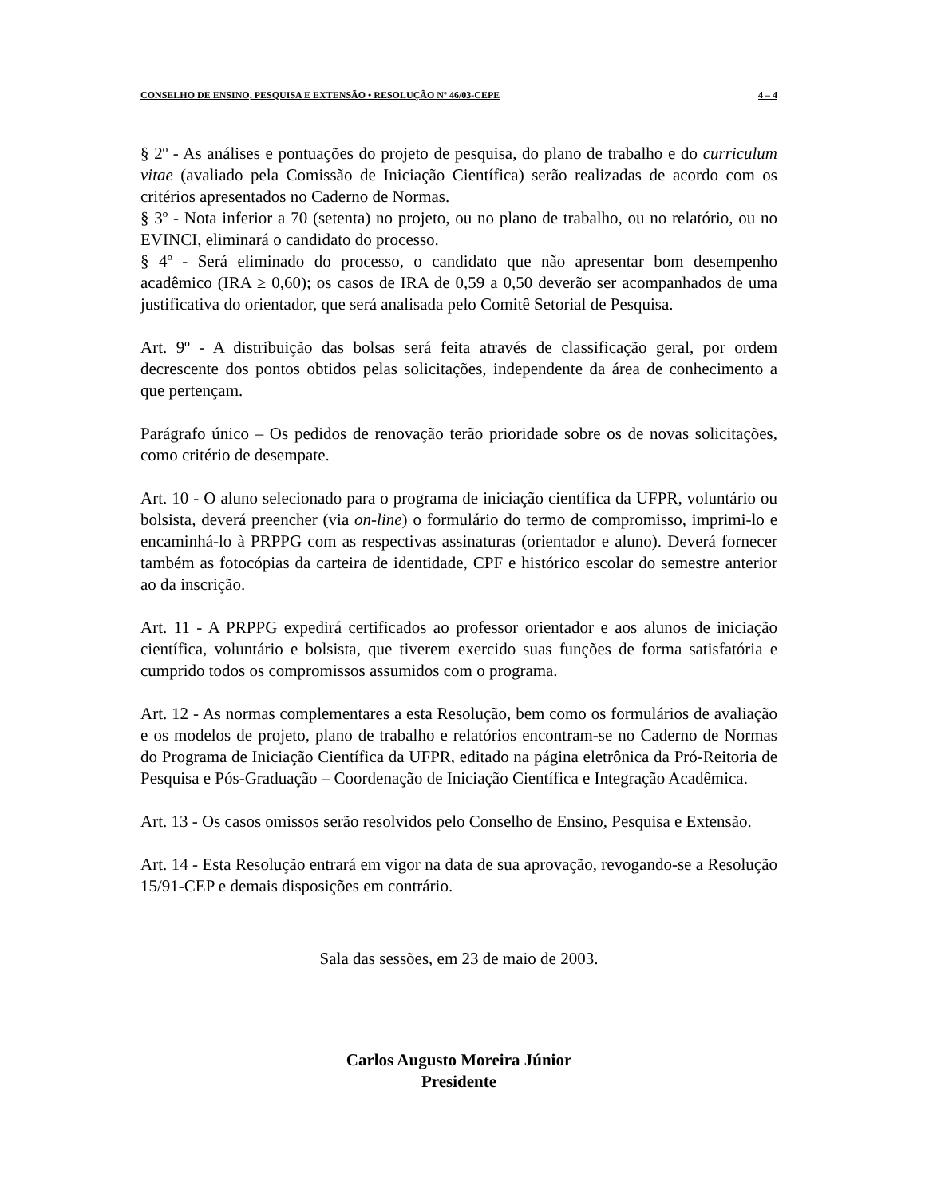CONSELHO DE ENSINO, PESQUISA E EXTENSÃO • RESOLUÇÃO Nº 46/03-CEPE 4 – 4
§ 2º - As análises e pontuações do projeto de pesquisa, do plano de trabalho e do curriculum vitae (avaliado pela Comissão de Iniciação Científica) serão realizadas de acordo com os critérios apresentados no Caderno de Normas.
§ 3º - Nota inferior a 70 (setenta) no projeto, ou no plano de trabalho, ou no relatório, ou no EVINCI, eliminará o candidato do processo.
§ 4º - Será eliminado do processo, o candidato que não apresentar bom desempenho acadêmico (IRA ≥ 0,60); os casos de IRA de 0,59 a 0,50 deverão ser acompanhados de uma justificativa do orientador, que será analisada pelo Comitê Setorial de Pesquisa.
Art. 9º - A distribuição das bolsas será feita através de classificação geral, por ordem decrescente dos pontos obtidos pelas solicitações, independente da área de conhecimento a que pertençam.
Parágrafo único – Os pedidos de renovação terão prioridade sobre os de novas solicitações, como critério de desempate.
Art. 10 - O aluno selecionado para o programa de iniciação científica da UFPR, voluntário ou bolsista, deverá preencher (via on-line) o formulário do termo de compromisso, imprimi-lo e encaminhá-lo à PRPPG com as respectivas assinaturas (orientador e aluno). Deverá fornecer também as fotocópias da carteira de identidade, CPF e histórico escolar do semestre anterior ao da inscrição.
Art. 11 - A PRPPG expedirá certificados ao professor orientador e aos alunos de iniciação científica, voluntário e bolsista, que tiverem exercido suas funções de forma satisfatória e cumprido todos os compromissos assumidos com o programa.
Art. 12 - As normas complementares a esta Resolução, bem como os formulários de avaliação e os modelos de projeto, plano de trabalho e relatórios encontram-se no Caderno de Normas do Programa de Iniciação Científica da UFPR, editado na página eletrônica da Pró-Reitoria de Pesquisa e Pós-Graduação – Coordenação de Iniciação Científica e Integração Acadêmica.
Art. 13 - Os casos omissos serão resolvidos pelo Conselho de Ensino, Pesquisa e Extensão.
Art. 14 - Esta Resolução entrará em vigor na data de sua aprovação, revogando-se a Resolução 15/91-CEP e demais disposições em contrário.
Sala das sessões, em 23 de maio de 2003.
Carlos Augusto Moreira Júnior
Presidente